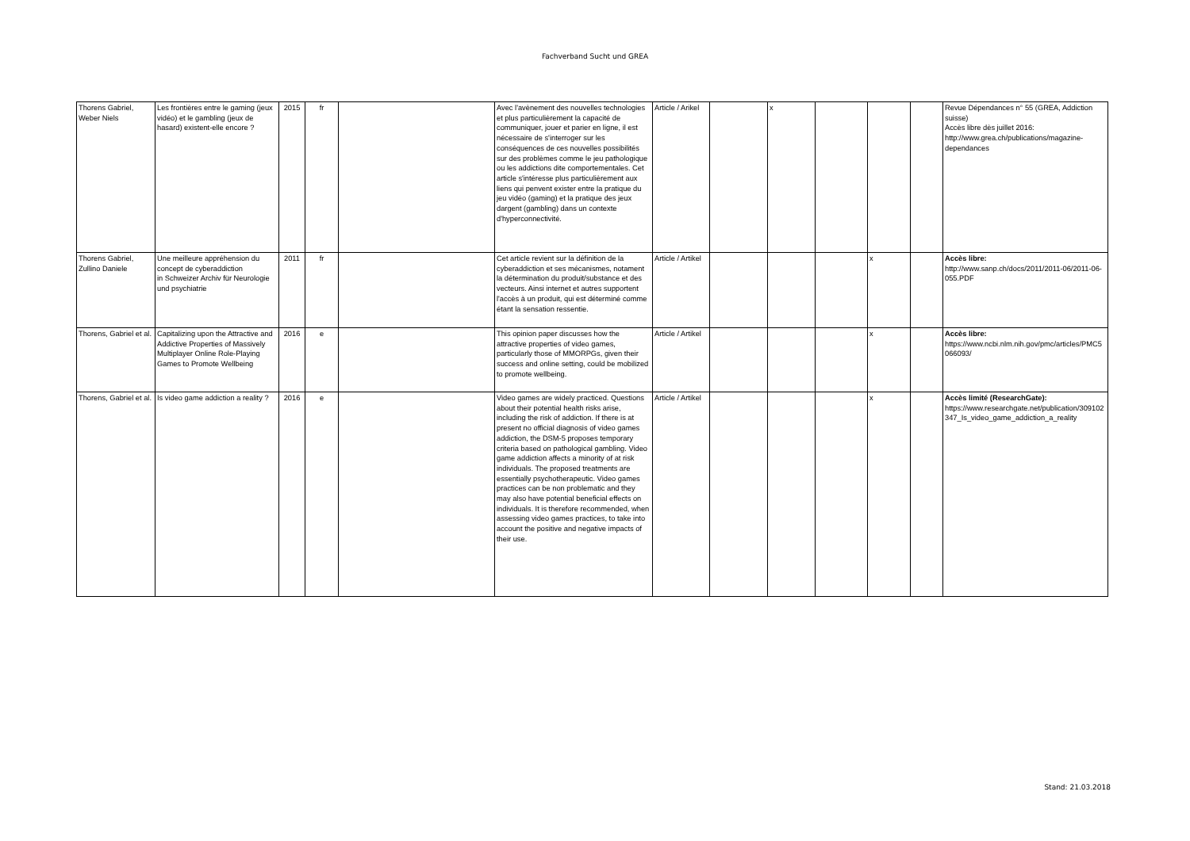Fachverband Sucht und GREA
| Thorens Gabriel, Weber Niels | Les frontières entre le gaming (jeux vidéo) et le gambling (jeux de hasard) existent-elle encore ? | 2015 | fr | | Avec l'avènement des nouvelles technologies et plus particulièrement la capacité de communiquer, jouer et parier en ligne, il est nécessaire de s'interroger sur les conséquences de ces nouvelles possibilités sur des problèmes comme le jeu pathologique ou les addictions dite comportementales. Cet article s'intéresse plus particulièrement aux liens qui penvent exister entre la pratique du jeu vidéo (gaming) et la pratique des jeux dargent (gambling) dans un contexte d'hyperconnectivité. | Article / Arikel | | x | | | | Revue Dépendances n° 55 (GREA, Addiction suisse) Accès libre dès juillet 2016: http://www.grea.ch/publications/magazine-dependances |
| Thorens Gabriel, Zullino Daniele | Une meilleure appréhension du concept de cyberaddiction in Schweizer Archiv für Neurologie und psychiatrie | 2011 | fr | | Cet article revient sur la définition de la cyberaddiction et ses mécanismes, notament la détermination du produit/substance et des vecteurs. Ainsi internet et autres supportent l'accès à un produit, qui est déterminé comme étant la sensation ressentie. | Article / Artikel | | | | x | | Accès libre: http://www.sanp.ch/docs/2011/2011-06/2011-06-055.PDF |
| Thorens, Gabriel et al. | Capitalizing upon the Attractive and Addictive Properties of Massively Multiplayer Online Role-Playing Games to Promote Wellbeing | 2016 | e | | This opinion paper discusses how the attractive properties of video games, particularly those of MMORPGs, given their success and online setting, could be mobilized to promote wellbeing. | Article / Artikel | | | | x | | Accès libre: https://www.ncbi.nlm.nih.gov/pmc/articles/PMC5066093/ |
| Thorens, Gabriel et al. | Is video game addiction a reality ? | 2016 | e | | Video games are widely practiced. Questions about their potential health risks arise, including the risk of addiction. If there is at present no official diagnosis of video games addiction, the DSM-5 proposes temporary criteria based on pathological gambling. Video game addiction affects a minority of at risk individuals. The proposed treatments are essentially psychotherapeutic. Video games practices can be non problematic and they may also have potential beneficial effects on individuals. It is therefore recommended, when assessing video games practices, to take into account the positive and negative impacts of their use. | Article / Artikel | | | | x | | Accès limité (ResearchGate): https://www.researchgate.net/publication/309102347_Is_video_game_addiction_a_reality |
Stand: 21.03.2018